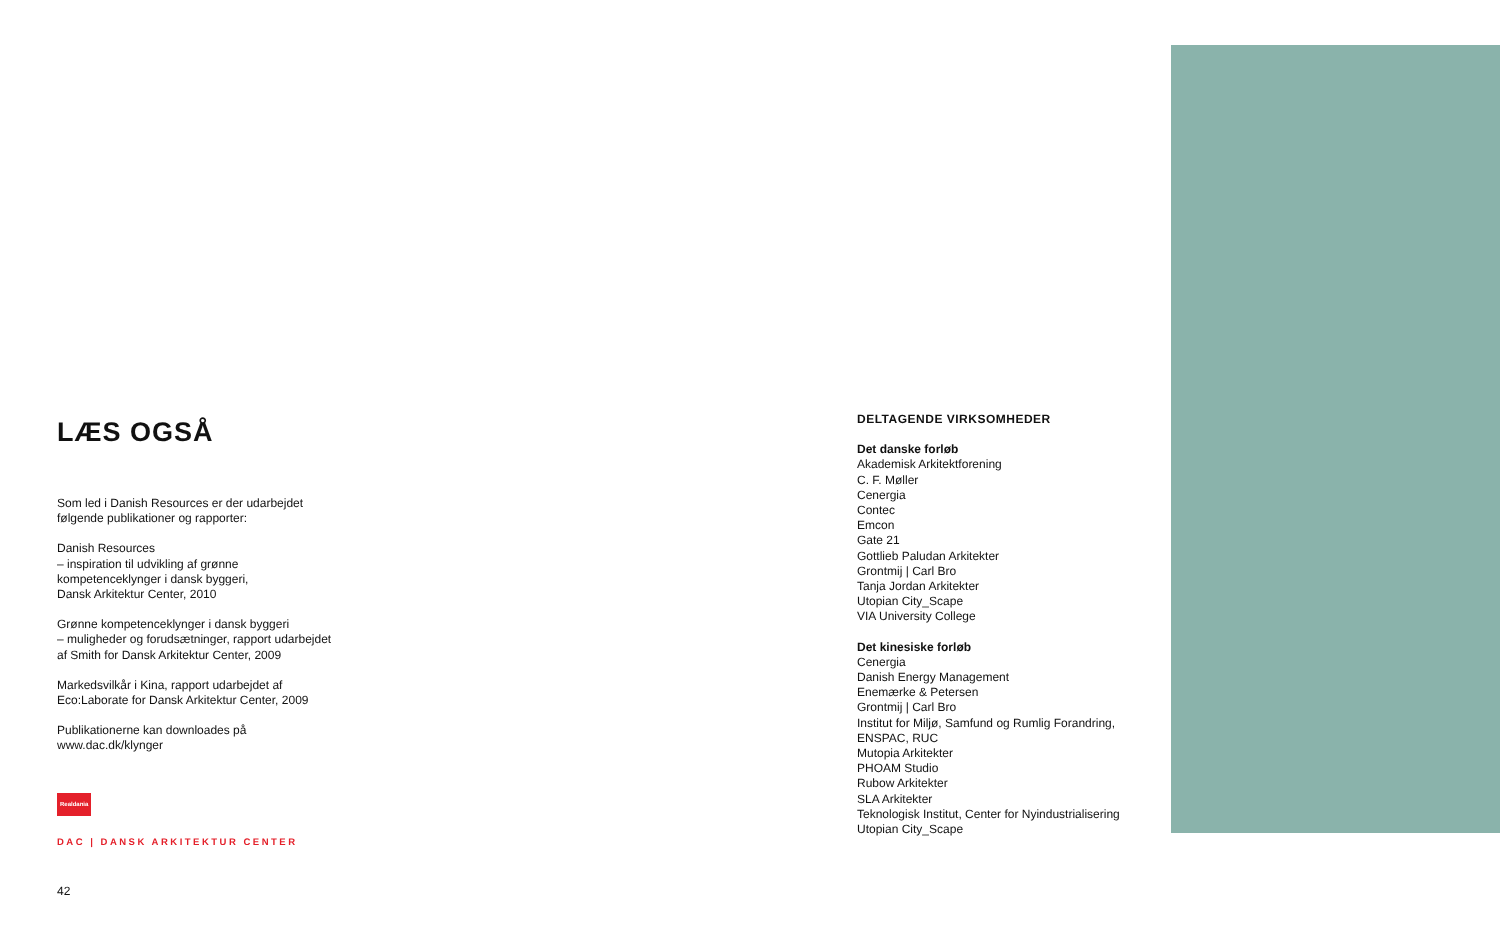LÆS OGSÅ
Som led i Danish Resources er der udarbejdet
følgende publikationer og rapporter:
Danish Resources
– inspiration til udvikling af grønne
kompetenceklynger i dansk byggeri,
Dansk Arkitektur Center, 2010
Grønne kompetenceklynger i dansk byggeri
– muligheder og forudsætninger, rapport udarbejdet
af Smith for Dansk Arkitektur Center, 2009
Markedsvilkår i Kina, rapport udarbejdet af
Eco:Laborate for Dansk Arkitektur Center, 2009
Publikationerne kan downloades på
www.dac.dk/klynger
Realdania
DAC | DANSK ARKITEKTUR CENTER
42
DELTAGENDE VIRKSOMHEDER
Det danske forløb
Akademisk Arkitektforening
C. F. Møller
Cenergia
Contec
Emcon
Gate 21
Gottlieb Paludan Arkitekter
Grontmij | Carl Bro
Tanja Jordan Arkitekter
Utopian City_Scape
VIA University College
Det kinesiske forløb
Cenergia
Danish Energy Management
Enemærke & Petersen
Grontmij | Carl Bro
Institut for Miljø, Samfund og Rumlig Forandring,
ENSPAC, RUC
Mutopia Arkitekter
PHOAM Studio
Rubow Arkitekter
SLA Arkitekter
Teknologisk Institut, Center for Nyindustrialisering
Utopian City_Scape